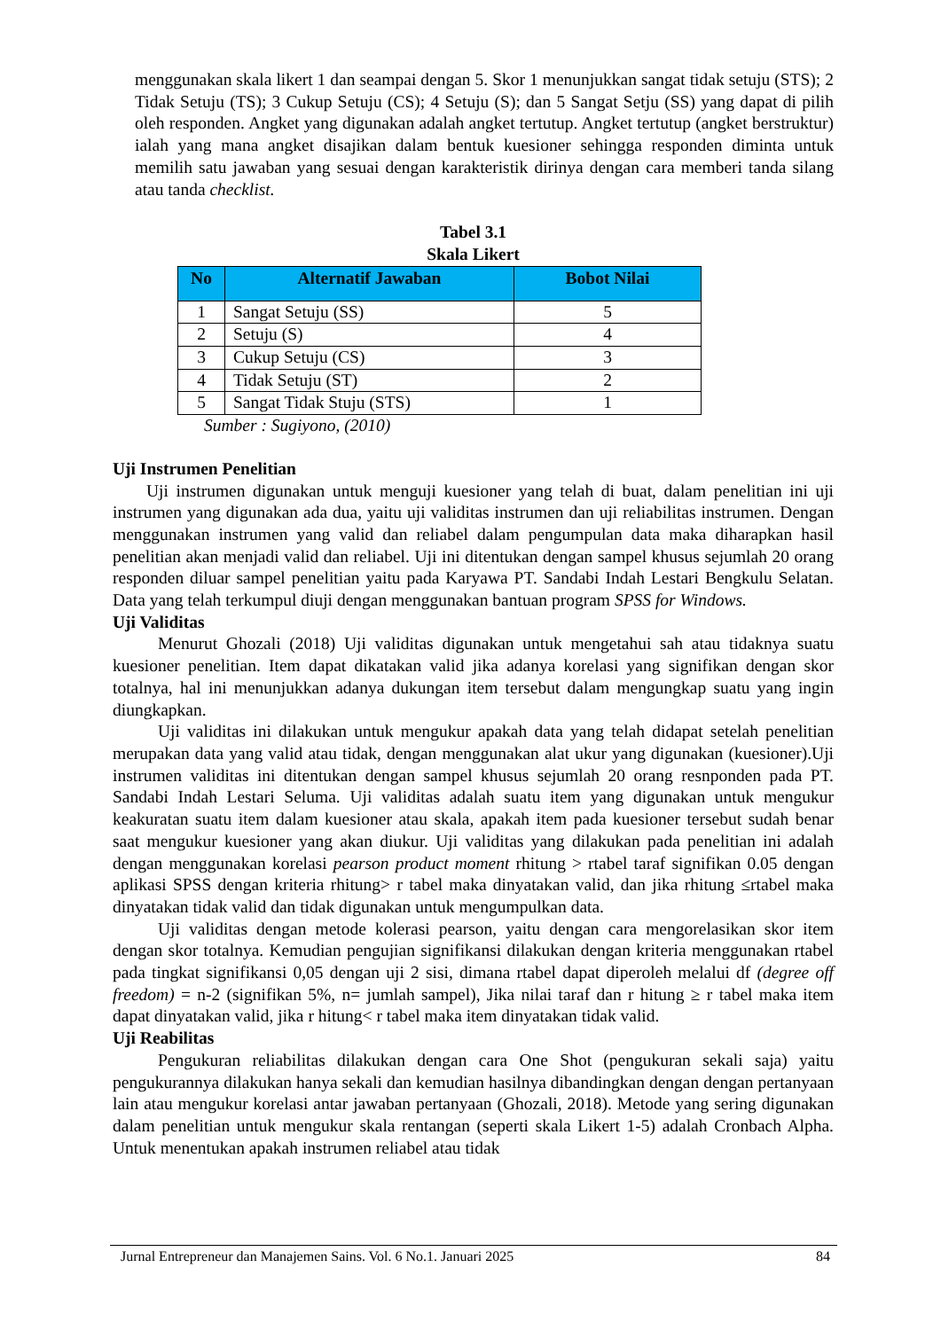menggunakan skala likert 1 dan seampai dengan 5. Skor 1 menunjukkan sangat tidak setuju (STS); 2 Tidak Setuju (TS); 3 Cukup Setuju (CS); 4 Setuju (S); dan 5 Sangat Setju (SS) yang dapat di pilih oleh responden. Angket yang digunakan adalah angket tertutup. Angket tertutup (angket berstruktur) ialah yang mana angket disajikan dalam bentuk kuesioner sehingga responden diminta untuk memilih satu jawaban yang sesuai dengan karakteristik dirinya dengan cara memberi tanda silang atau tanda checklist.
Tabel 3.1
Skala Likert
| No | Alternatif Jawaban | Bobot Nilai |
| --- | --- | --- |
| 1 | Sangat Setuju (SS) | 5 |
| 2 | Setuju (S) | 4 |
| 3 | Cukup Setuju (CS) | 3 |
| 4 | Tidak Setuju (ST) | 2 |
| 5 | Sangat Tidak Stuju (STS) | 1 |
Sumber : Sugiyono, (2010)
Uji Instrumen Penelitian
Uji instrumen digunakan untuk menguji kuesioner yang telah di buat, dalam penelitian ini uji instrumen yang digunakan ada dua, yaitu uji validitas instrumen dan uji reliabilitas instrumen. Dengan menggunakan instrumen yang valid dan reliabel dalam pengumpulan data maka diharapkan hasil penelitian akan menjadi valid dan reliabel. Uji ini ditentukan dengan sampel khusus sejumlah 20 orang responden diluar sampel penelitian yaitu pada Karyawa PT. Sandabi Indah Lestari Bengkulu Selatan. Data yang telah terkumpul diuji dengan menggunakan bantuan program SPSS for Windows.
Uji Validitas
Menurut Ghozali (2018) Uji validitas digunakan untuk mengetahui sah atau tidaknya suatu kuesioner penelitian. Item dapat dikatakan valid jika adanya korelasi yang signifikan dengan skor totalnya, hal ini menunjukkan adanya dukungan item tersebut dalam mengungkap suatu yang ingin diungkapkan.
Uji validitas ini dilakukan untuk mengukur apakah data yang telah didapat setelah penelitian merupakan data yang valid atau tidak, dengan menggunakan alat ukur yang digunakan (kuesioner).Uji instrumen validitas ini ditentukan dengan sampel khusus sejumlah 20 orang resnponden pada PT. Sandabi Indah Lestari Seluma. Uji validitas adalah suatu item yang digunakan untuk mengukur keakuratan suatu item dalam kuesioner atau skala, apakah item pada kuesioner tersebut sudah benar saat mengukur kuesioner yang akan diukur. Uji validitas yang dilakukan pada penelitian ini adalah dengan menggunakan korelasi pearson product moment rhitung > rtabel taraf signifikan 0.05 dengan aplikasi SPSS dengan kriteria rhitung> r tabel maka dinyatakan valid, dan jika rhitung ≤rtabel maka dinyatakan tidak valid dan tidak digunakan untuk mengumpulkan data.
Uji validitas dengan metode kolerasi pearson, yaitu dengan cara mengorelasikan skor item dengan skor totalnya. Kemudian pengujian signifikansi dilakukan dengan kriteria menggunakan rtabel pada tingkat signifikansi 0,05 dengan uji 2 sisi, dimana rtabel dapat diperoleh melalui df (degree off freedom) = n-2 (signifikan 5%, n= jumlah sampel), Jika nilai taraf dan r hitung ≥ r tabel maka item dapat dinyatakan valid, jika r hitung< r tabel maka item dinyatakan tidak valid.
Uji Reabilitas
Pengukuran reliabilitas dilakukan dengan cara One Shot (pengukuran sekali saja) yaitu pengukurannya dilakukan hanya sekali dan kemudian hasilnya dibandingkan dengan dengan pertanyaan lain atau mengukur korelasi antar jawaban pertanyaan (Ghozali, 2018). Metode yang sering digunakan dalam penelitian untuk mengukur skala rentangan (seperti skala Likert 1-5) adalah Cronbach Alpha. Untuk menentukan apakah instrumen reliabel atau tidak
Jurnal Entrepreneur dan Manajemen Sains. Vol. 6 No.1. Januari 2025 84